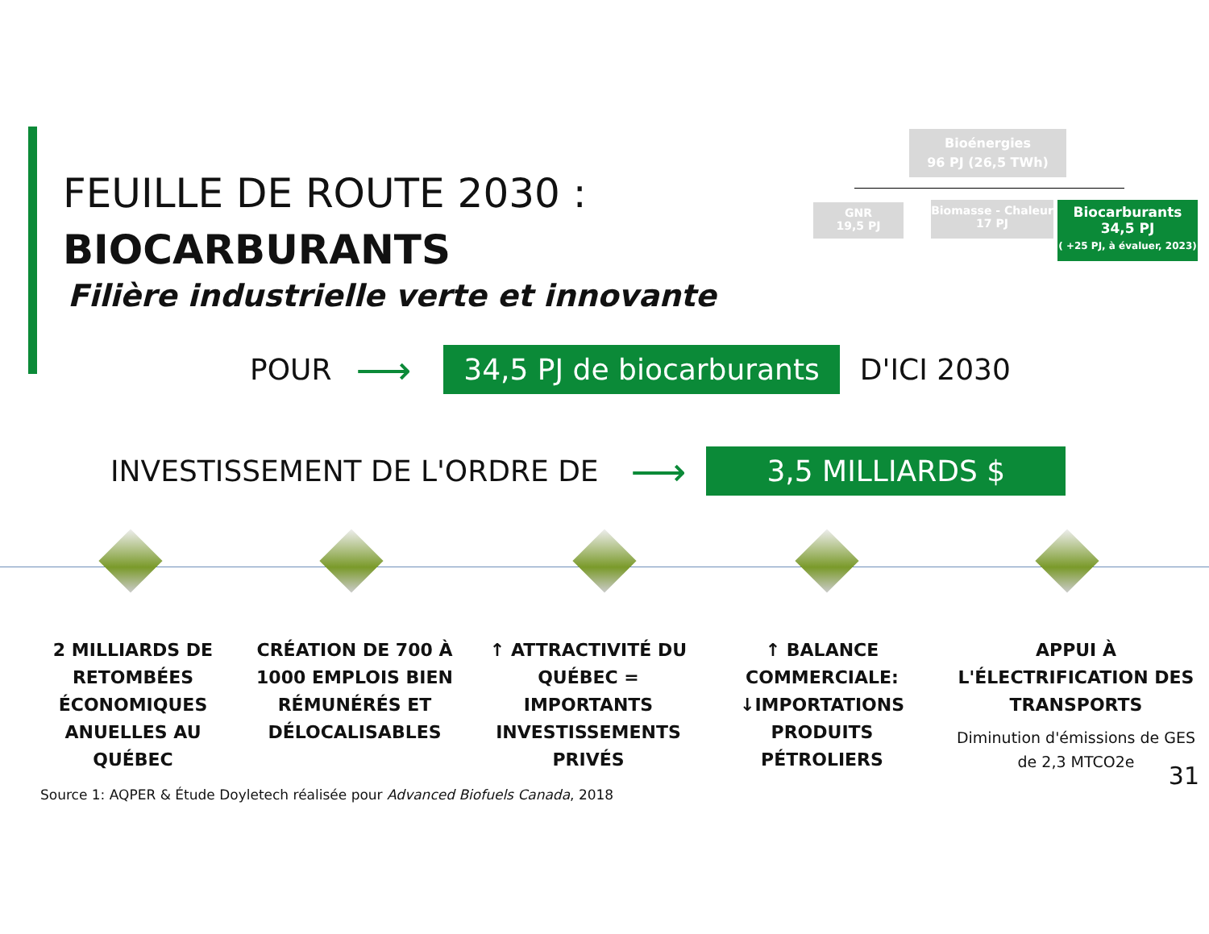FEUILLE DE ROUTE 2030 :
BIOCARBURANTS
Filière industrielle verte et innovante
Bioénergies
96 PJ (26,5 TWh)
GNR
19,5 PJ
Biomasse - Chaleur
17 PJ
Biocarburants
34,5 PJ
( +25 PJ, à évaluer, 2023)
POUR ⟶ 34,5 PJ de biocarburants D'ICI 2030
INVESTISSEMENT DE L'ORDRE DE ⟶ 3,5 MILLIARDS $
2 MILLIARDS DE RETOMBÉES ÉCONOMIQUES ANUELLES AU QUÉBEC
CRÉATION DE 700 À 1000 EMPLOIS BIEN RÉMUNÉRÉS ET DÉLOCALISABLES
↑ ATTRACTIVITÉ DU QUÉBEC = IMPORTANTS INVESTISSEMENTS PRIVÉS
↑ BALANCE COMMERCIALE: ↓IMPORTATIONS PRODUITS PÉTROLIERS
APPUI À L'ÉLECTRIFICATION DES TRANSPORTS
Diminution d'émissions de GES de 2,3 MTCO2e
Source 1: AQPER & Étude Doyletech réalisée pour Advanced Biofuels Canada, 2018
31